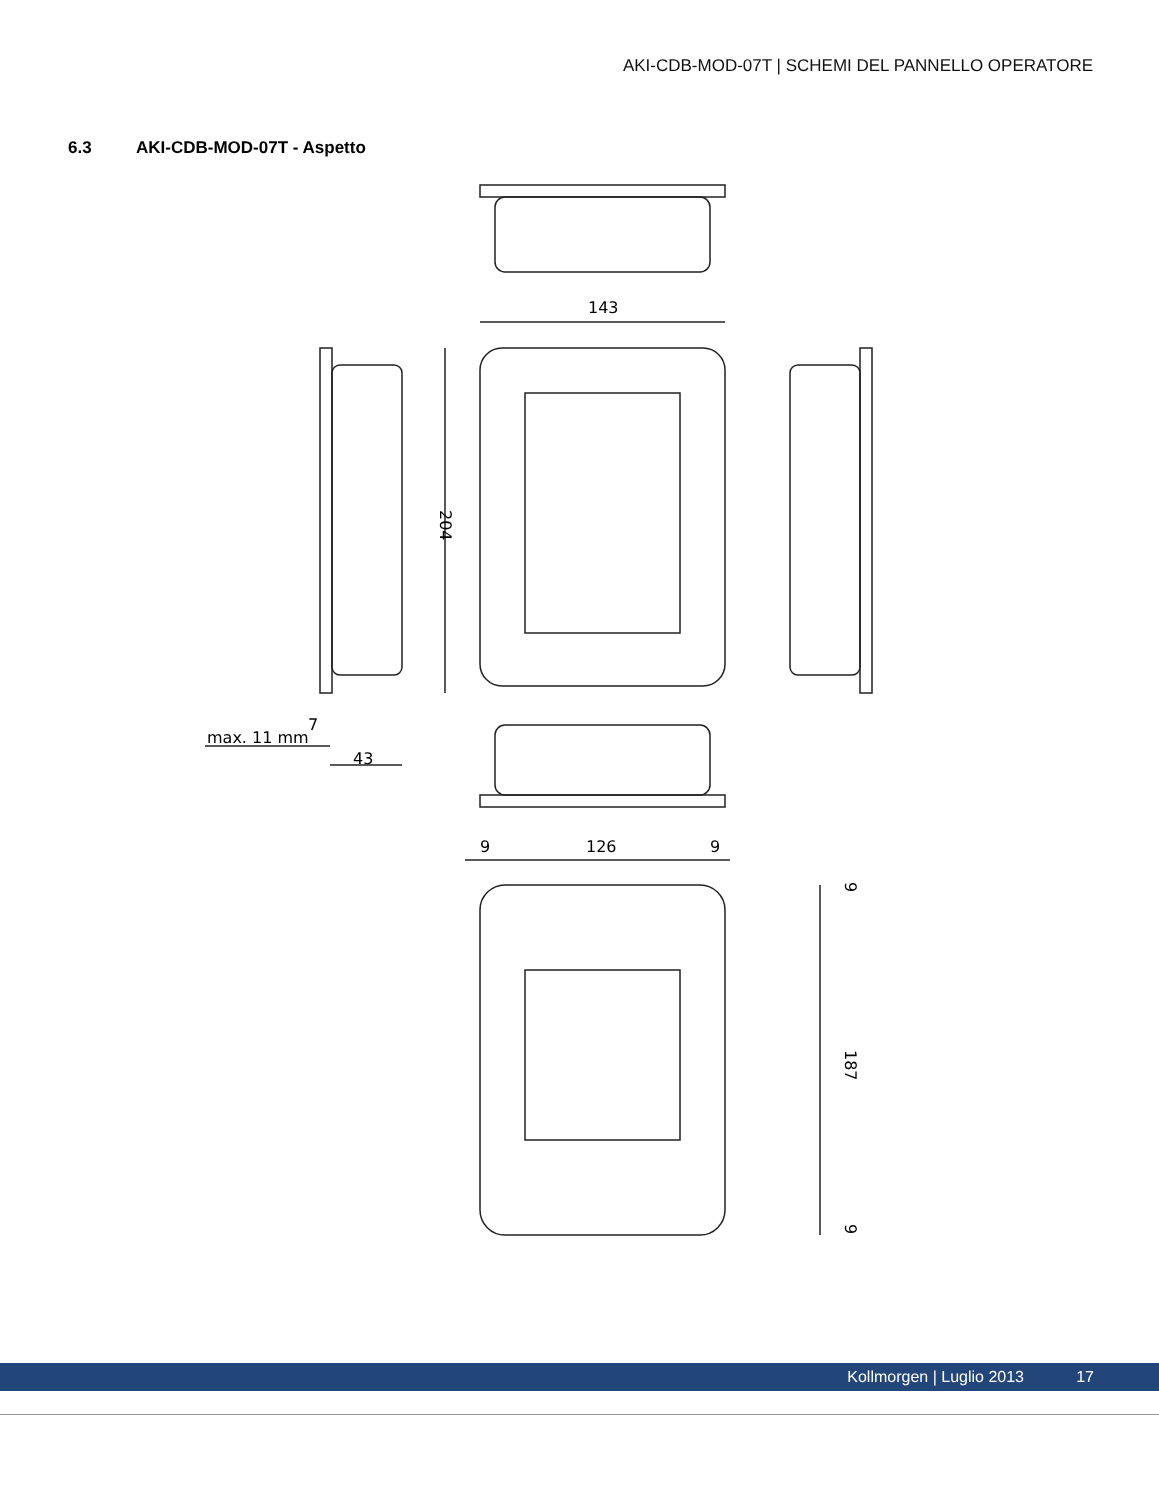AKI-CDB-MOD-07T | SCHEMI DEL PANNELLO OPERATORE
6.3 AKI-CDB-MOD-07T - Aspetto
143
204
7
max. 11 mm
43
9
126
9
9
187
9
Kollmorgen | Luglio 2013 17